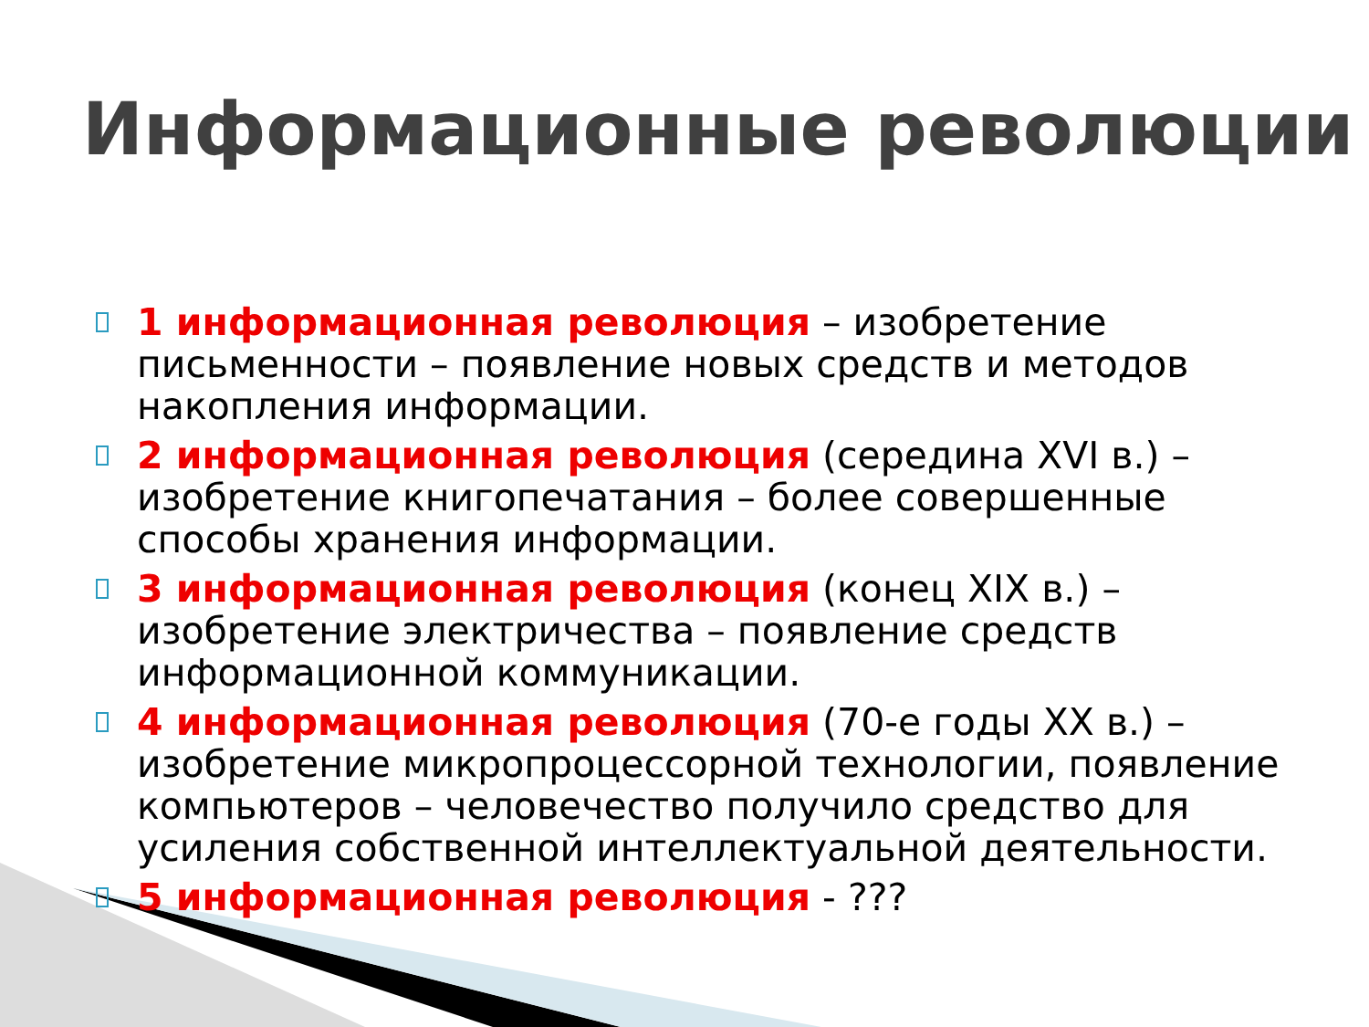Информационные революции
1 информационная революция – изобретение письменности – появление новых средств и методов накопления информации.
2 информационная революция (середина XVI в.) – изобретение книгопечатания – более совершенные способы хранения информации.
3 информационная революция (конец XIX в.) – изобретение электричества – появление средств информационной коммуникации.
4 информационная революция (70-е годы XX в.) – изобретение микропроцессорной технологии, появление компьютеров – человечество получило средство для усиления собственной интеллектуальной деятельности.
5 информационная революция - ???